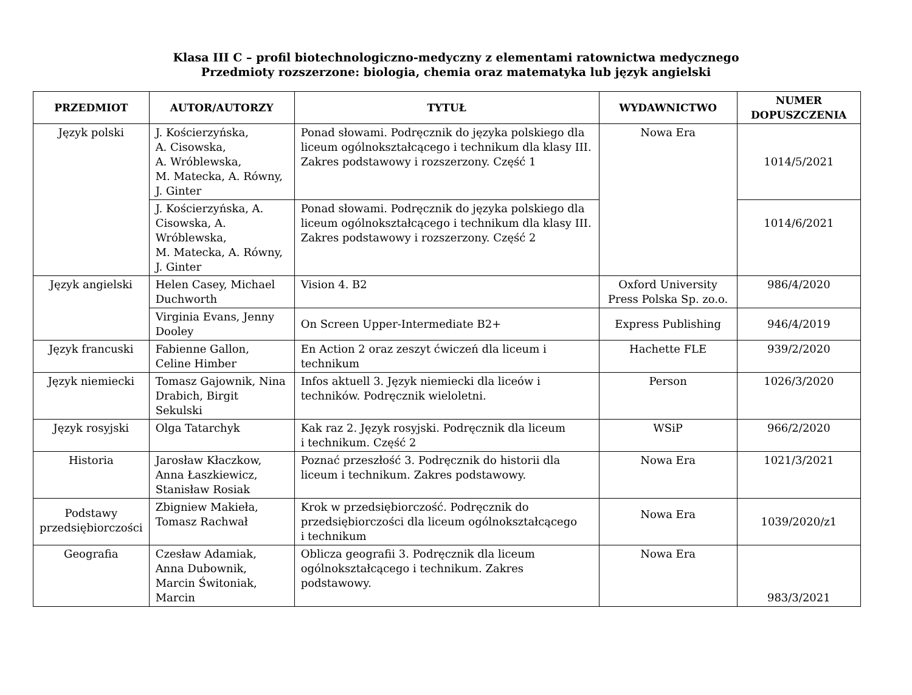Klasa III C – profil biotechnologiczno-medyczny z elementami ratownictwa medycznego
Przedmioty rozszerzone: biologia, chemia oraz matematyka lub język angielski
| PRZEDMIOT | AUTOR/AUTORZY | TYTUŁ | WYDAWNICTWO | NUMER DOPUSZCZENIA |
| --- | --- | --- | --- | --- |
| Język polski | J. Kościerzyńska, A. Cisowska, A. Wróblewska, M. Matecka, A. Równy, J. Ginter | Ponad słowami. Podręcznik do języka polskiego dla liceum ogólnokształcącego i technikum dla klasy III. Zakres podstawowy i rozszerzony. Część 1 | Nowa Era | 1014/5/2021 |
| | J. Kościerzyńska, A. Cisowska, A. Wróblewska, M. Matecka, A. Równy, J. Ginter | Ponad słowami. Podręcznik do języka polskiego dla liceum ogólnokształcącego i technikum dla klasy III. Zakres podstawowy i rozszerzony. Część 2 | | 1014/6/2021 |
| Język angielski | Helen Casey, Michael Duchworth | Vision 4. B2 | Oxford University Press Polska Sp. zo.o. | 986/4/2020 |
| | Virginia Evans, Jenny Dooley | On Screen Upper-Intermediate B2+ | Express Publishing | 946/4/2019 |
| Język francuski | Fabienne Gallon, Celine Himber | En Action 2 oraz zeszyt ćwiczeń dla liceum i technikum | Hachette FLE | 939/2/2020 |
| Język niemiecki | Tomasz Gajownik, Nina Drabich, Birgit Sekulski | Infos aktuell 3. Język niemiecki dla liceów i techników. Podręcznik wieloletni. | Person | 1026/3/2020 |
| Język rosyjski | Olga Tatarchyk | Kak raz 2. Język rosyjski. Podręcznik dla liceum i technikum. Część 2 | WSiP | 966/2/2020 |
| Historia | Jarosław Kłaczkow, Anna Łaszkiewicz, Stanisław Rosiak | Poznać przeszłość 3. Podręcznik do historii dla liceum i technikum. Zakres podstawowy. | Nowa Era | 1021/3/2021 |
| Podstawy przedsiębiorczości | Zbigniew Makieła, Tomasz Rachwał | Krok w przedsiębiorczość. Podręcznik do przedsiębiorczości dla liceum ogólnokształcącego i technikum | Nowa Era | 1039/2020/z1 |
| Geografia | Czesław Adamiak, Anna Dubownik, Marcin Świtoniak, Marcin | Oblicza geografii 3. Podręcznik dla liceum ogólnokształcącego i technikum. Zakres podstawowy. | Nowa Era | 983/3/2021 |